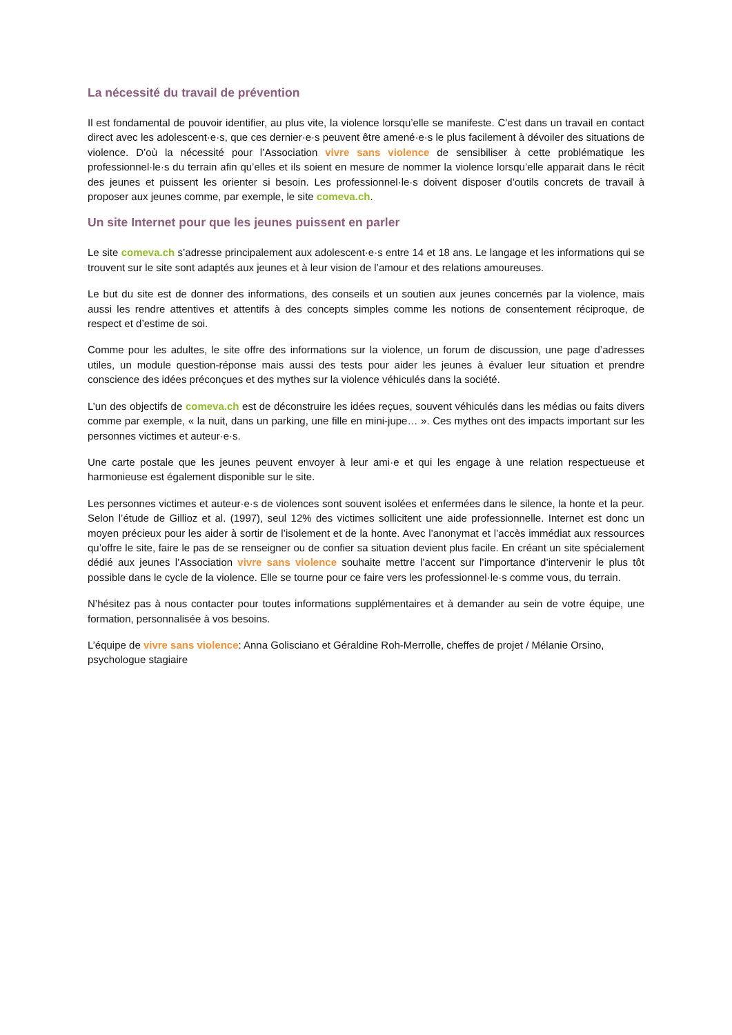La nécessité du travail de prévention
Il est fondamental de pouvoir identifier, au plus vite, la violence lorsqu’elle se manifeste. C’est dans un travail en contact direct avec les adolescent·e·s, que ces dernier·e·s peuvent être amené·e·s le plus facilement à dévoiler des situations de violence. D’où la nécessité pour l’Association vivre sans violence de sensibiliser à cette problématique les professionnel·le·s du terrain afin qu’elles et ils soient en mesure de nommer la violence lorsqu’elle apparait dans le récit des jeunes et puissent les orienter si besoin. Les professionnel·le·s doivent disposer d’outils concrets de travail à proposer aux jeunes comme, par exemple, le site comeva.ch.
Un site Internet pour que les jeunes puissent en parler
Le site comeva.ch s’adresse principalement aux adolescent·e·s entre 14 et 18 ans. Le langage et les informations qui se trouvent sur le site sont adaptés aux jeunes et à leur vision de l’amour et des relations amoureuses.
Le but du site est de donner des informations, des conseils et un soutien aux jeunes concernés par la violence, mais aussi les rendre attentives et attentifs à des concepts simples comme les notions de consentement réciproque, de respect et d’estime de soi.
Comme pour les adultes, le site offre des informations sur la violence, un forum de discussion, une page d’adresses utiles, un module question-réponse mais aussi des tests pour aider les jeunes à évaluer leur situation et prendre conscience des idées préconçues et des mythes sur la violence véhiculés dans la société.
L’un des objectifs de comeva.ch est de déconstruire les idées reçues, souvent véhiculés dans les médias ou faits divers comme par exemple, « la nuit, dans un parking, une fille en mini-jupe… ». Ces mythes ont des impacts important sur les personnes victimes et auteur·e·s.
Une carte postale que les jeunes peuvent envoyer à leur ami·e et qui les engage à une relation respectueuse et harmonieuse est également disponible sur le site.
Les personnes victimes et auteur·e·s de violences sont souvent isolées et enfermées dans le silence, la honte et la peur. Selon l’étude de Gillioz et al. (1997), seul 12% des victimes sollicitent une aide professionnelle. Internet est donc un moyen précieux pour les aider à sortir de l’isolement et de la honte. Avec l’anonymat et l’accès immédiat aux ressources qu’offre le site, faire le pas de se renseigner ou de confier sa situation devient plus facile. En créant un site spécialement dédié aux jeunes l’Association vivre sans violence souhaite mettre l’accent sur l’importance d’intervenir le plus tôt possible dans le cycle de la violence. Elle se tourne pour ce faire vers les professionnel·le·s comme vous, du terrain.
N’hésitez pas à nous contacter pour toutes informations supplémentaires et à demander au sein de votre équipe, une formation, personnalisée à vos besoins.
L’équipe de vivre sans violence: Anna Golisciano et Géraldine Roh-Merrolle, cheffes de projet / Mélanie Orsino, psychologue stagiaire